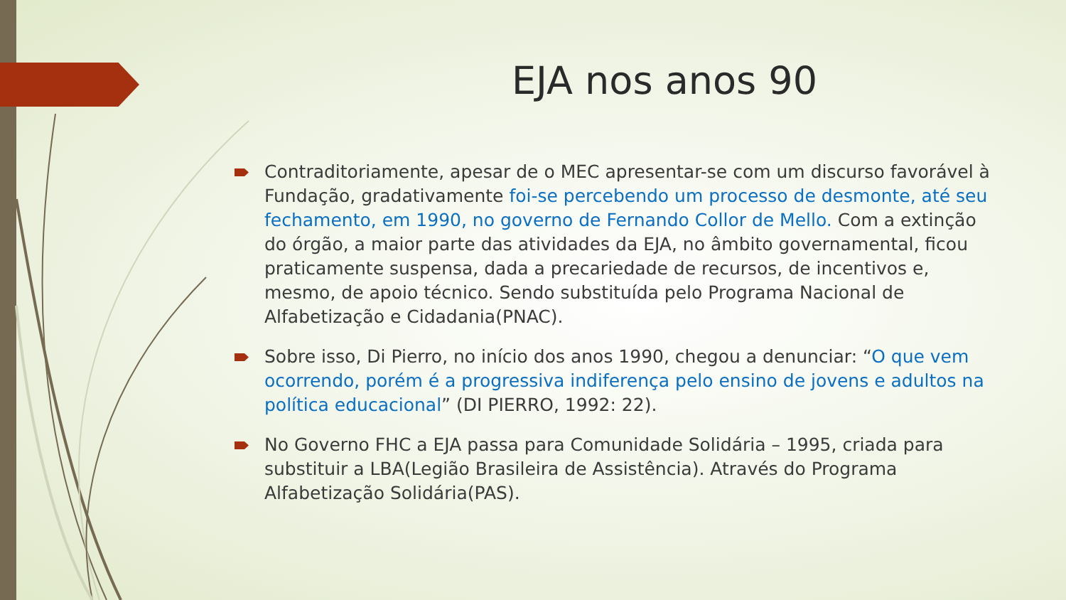EJA nos anos 90
Contraditoriamente, apesar de o MEC apresentar-se com um discurso favorável à Fundação, gradativamente foi-se percebendo um processo de desmonte, até seu fechamento, em 1990, no governo de Fernando Collor de Mello. Com a extinção do órgão, a maior parte das atividades da EJA, no âmbito governamental, ficou praticamente suspensa, dada a precariedade de recursos, de incentivos e, mesmo, de apoio técnico. Sendo substituída pelo Programa Nacional de Alfabetização e Cidadania(PNAC).
Sobre isso, Di Pierro, no início dos anos 1990, chegou a denunciar: “O que vem ocorrendo, porém é a progressiva indiferença pelo ensino de jovens e adultos na política educacional” (DI PIERRO, 1992: 22).
No Governo FHC a EJA passa para Comunidade Solidária – 1995, criada para substituir a LBA(Legião Brasileira de Assistência). Através do Programa Alfabetização Solidária(PAS).